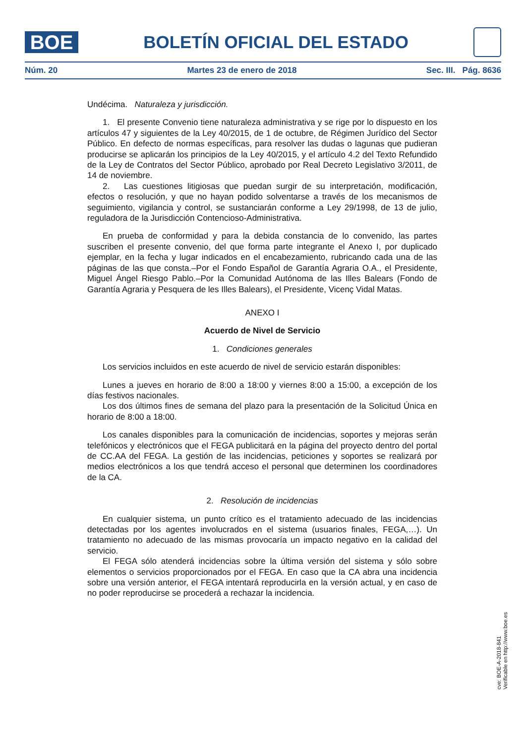BOE
BOLETÍN OFICIAL DEL ESTADO
Núm. 20 Martes 23 de enero de 2018 Sec. III. Pág. 8636
Undécima. Naturaleza y jurisdicción.
1. El presente Convenio tiene naturaleza administrativa y se rige por lo dispuesto en los artículos 47 y siguientes de la Ley 40/2015, de 1 de octubre, de Régimen Jurídico del Sector Público. En defecto de normas específicas, para resolver las dudas o lagunas que pudieran producirse se aplicarán los principios de la Ley 40/2015, y el artículo 4.2 del Texto Refundido de la Ley de Contratos del Sector Público, aprobado por Real Decreto Legislativo 3/2011, de 14 de noviembre.
2. Las cuestiones litigiosas que puedan surgir de su interpretación, modificación, efectos o resolución, y que no hayan podido solventarse a través de los mecanismos de seguimiento, vigilancia y control, se sustanciarán conforme a Ley 29/1998, de 13 de julio, reguladora de la Jurisdicción Contencioso-Administrativa.
En prueba de conformidad y para la debida constancia de lo convenido, las partes suscriben el presente convenio, del que forma parte integrante el Anexo I, por duplicado ejemplar, en la fecha y lugar indicados en el encabezamiento, rubricando cada una de las páginas de las que consta.–Por el Fondo Español de Garantía Agraria O.A., el Presidente, Miguel Ángel Riesgo Pablo.–Por la Comunidad Autónoma de las Illes Balears (Fondo de Garantía Agraria y Pesquera de les Illes Balears), el Presidente, Vicenç Vidal Matas.
ANEXO I
Acuerdo de Nivel de Servicio
1. Condiciones generales
Los servicios incluidos en este acuerdo de nivel de servicio estarán disponibles:
Lunes a jueves en horario de 8:00 a 18:00 y viernes 8:00 a 15:00, a excepción de los días festivos nacionales.
Los dos últimos fines de semana del plazo para la presentación de la Solicitud Única en horario de 8:00 a 18:00.
Los canales disponibles para la comunicación de incidencias, soportes y mejoras serán telefónicos y electrónicos que el FEGA publicitará en la página del proyecto dentro del portal de CC.AA del FEGA. La gestión de las incidencias, peticiones y soportes se realizará por medios electrónicos a los que tendrá acceso el personal que determinen los coordinadores de la CA.
2. Resolución de incidencias
En cualquier sistema, un punto crítico es el tratamiento adecuado de las incidencias detectadas por los agentes involucrados en el sistema (usuarios finales, FEGA,…). Un tratamiento no adecuado de las mismas provocaría un impacto negativo en la calidad del servicio.
El FEGA sólo atenderá incidencias sobre la última versión del sistema y sólo sobre elementos o servicios proporcionados por el FEGA. En caso que la CA abra una incidencia sobre una versión anterior, el FEGA intentará reproducirla en la versión actual, y en caso de no poder reproducirse se procederá a rechazar la incidencia.
cve: BOE-A-2018-841
Verificable en http://www.boe.es